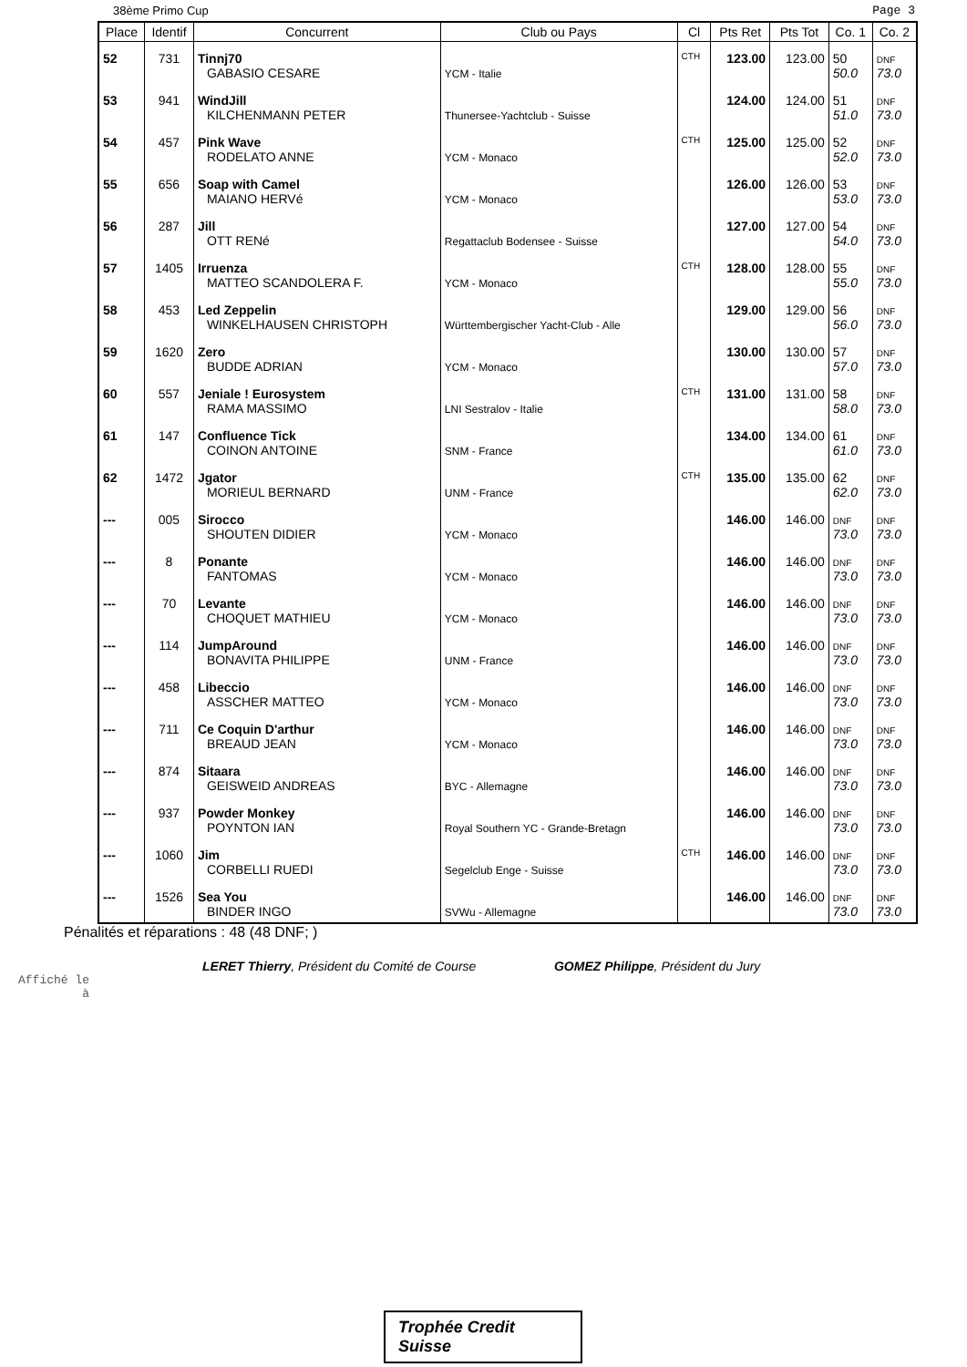38ème Primo Cup Page 3
| Place | Identif | Concurrent | Club ou Pays | Cl | Pts Ret | Pts Tot | Co. 1 | Co. 2 |
| --- | --- | --- | --- | --- | --- | --- | --- | --- |
| 52 | 731 | Tinnj70 GABASIO CESARE | YCM - Italie | CTH | 123.00 | 123.00 | 50 50.0 | DNF 73.0 |
| 53 | 941 | WindJill KILCHENMANN PETER | Thunersee-Yachtclub - Suisse | | 124.00 | 124.00 | 51 51.0 | DNF 73.0 |
| 54 | 457 | Pink Wave RODELATO ANNE | YCM - Monaco | CTH | 125.00 | 125.00 | 52 52.0 | DNF 73.0 |
| 55 | 656 | Soap with Camel MAIANO HERVé | YCM - Monaco | | 126.00 | 126.00 | 53 53.0 | DNF 73.0 |
| 56 | 287 | Jill OTT RENé | Regattaclub Bodensee - Suisse | | 127.00 | 127.00 | 54 54.0 | DNF 73.0 |
| 57 | 1405 | Irruenza MATTEO SCANDOLERA F. | YCM - Monaco | CTH | 128.00 | 128.00 | 55 55.0 | DNF 73.0 |
| 58 | 453 | Led Zeppelin WINKELHAUSEN CHRISTOPH | Württembergischer Yacht-Club - Alle | | 129.00 | 129.00 | 56 56.0 | DNF 73.0 |
| 59 | 1620 | Zero BUDDE ADRIAN | YCM - Monaco | | 130.00 | 130.00 | 57 57.0 | DNF 73.0 |
| 60 | 557 | Jeniale ! Eurosystem RAMA MASSIMO | LNI Sestralov - Italie | CTH | 131.00 | 131.00 | 58 58.0 | DNF 73.0 |
| 61 | 147 | Confluence Tick COINON ANTOINE | SNM - France | | 134.00 | 134.00 | 61 61.0 | DNF 73.0 |
| 62 | 1472 | Jgator MORIEUL BERNARD | UNM - France | CTH | 135.00 | 135.00 | 62 62.0 | DNF 73.0 |
| --- | 005 | Sirocco SHOUTEN DIDIER | YCM - Monaco | | 146.00 | 146.00 | DNF 73.0 | DNF 73.0 |
| --- | 8 | Ponante FANTOMAS | YCM - Monaco | | 146.00 | 146.00 | DNF 73.0 | DNF 73.0 |
| --- | 70 | Levante CHOQUET MATHIEU | YCM - Monaco | | 146.00 | 146.00 | DNF 73.0 | DNF 73.0 |
| --- | 114 | JumpAround BONAVITA PHILIPPE | UNM - France | | 146.00 | 146.00 | DNF 73.0 | DNF 73.0 |
| --- | 458 | Libeccio ASSCHER MATTEO | YCM - Monaco | | 146.00 | 146.00 | DNF 73.0 | DNF 73.0 |
| --- | 711 | Ce Coquin D'arthur BREAUD JEAN | YCM - Monaco | | 146.00 | 146.00 | DNF 73.0 | DNF 73.0 |
| --- | 874 | Sitaara GEISWEID ANDREAS | BYC - Allemagne | | 146.00 | 146.00 | DNF 73.0 | DNF 73.0 |
| --- | 937 | Powder Monkey POYNTON IAN | Royal Southern YC - Grande-Bretagn | | 146.00 | 146.00 | DNF 73.0 | DNF 73.0 |
| --- | 1060 | Jim CORBELLI RUEDI | Segelclub Enge - Suisse | CTH | 146.00 | 146.00 | DNF 73.0 | DNF 73.0 |
| --- | 1526 | Sea You BINDER INGO | SVWu - Allemagne | | 146.00 | 146.00 | DNF 73.0 | DNF 73.0 |
Pénalités et réparations : 48 (48 DNF; )
LERET Thierry, Président du Comité de Course GOMEZ Philippe, Président du Jury
Affiché le
à
Trophée Credit Suisse